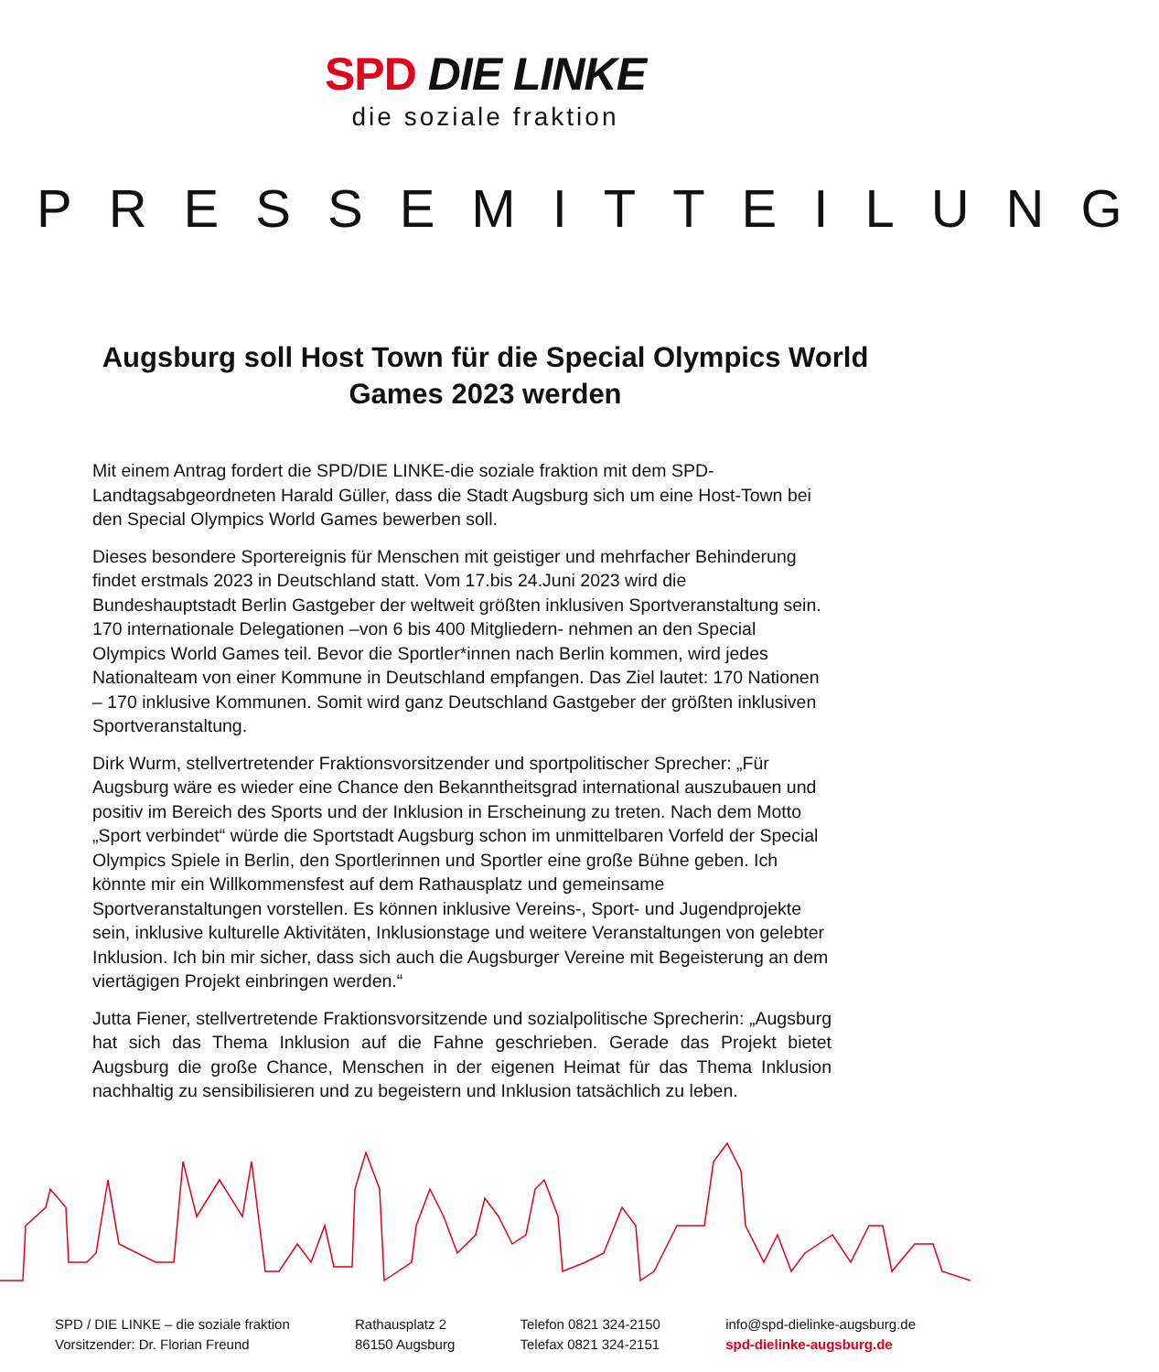SPD DIE LINKE
die soziale fraktion
PRESSEMITTEILUNG
Augsburg soll Host Town für die Special Olympics World Games 2023 werden
Mit einem Antrag fordert die SPD/DIE LINKE-die soziale fraktion mit dem SPD-Landtagsabgeordneten Harald Güller, dass die Stadt Augsburg sich um eine Host-Town bei den Special Olympics World Games bewerben soll.
Dieses besondere Sportereignis für Menschen mit geistiger und mehrfacher Behinderung findet erstmals 2023 in Deutschland statt. Vom 17.bis 24.Juni 2023 wird die Bundeshauptstadt Berlin Gastgeber der weltweit größten inklusiven Sportveranstaltung sein. 170 internationale Delegationen –von 6 bis 400 Mitgliedern- nehmen an den Special Olympics World Games teil. Bevor die Sportler*innen nach Berlin kommen, wird jedes Nationalteam von einer Kommune in Deutschland empfangen. Das Ziel lautet: 170 Nationen – 170 inklusive Kommunen. Somit wird ganz Deutschland Gastgeber der größten inklusiven Sportveranstaltung.
Dirk Wurm, stellvertretender Fraktionsvorsitzender und sportpolitischer Sprecher: „Für Augsburg wäre es wieder eine Chance den Bekanntheitsgrad international auszubauen und positiv im Bereich des Sports und der Inklusion in Erscheinung zu treten. Nach dem Motto „Sport verbindet“ würde die Sportstadt Augsburg schon im unmittelbaren Vorfeld der Special Olympics Spiele in Berlin, den Sportlerinnen und Sportler eine große Bühne geben. Ich könnte mir ein Willkommensfest auf dem Rathausplatz und gemeinsame Sportveranstaltungen vorstellen. Es können inklusive Vereins-, Sport- und Jugendprojekte sein, inklusive kulturelle Aktivitäten, Inklusionstage und weitere Veranstaltungen von gelebter Inklusion. Ich bin mir sicher, dass sich auch die Augsburger Vereine mit Begeisterung an dem viertägigen Projekt einbringen werden.“
Jutta Fiener, stellvertretende Fraktionsvorsitzende und sozialpolitische Sprecherin: „Augsburg hat sich das Thema Inklusion auf die Fahne geschrieben. Gerade das Projekt bietet Augsburg die große Chance, Menschen in der eigenen Heimat für das Thema Inklusion nachhaltig zu sensibilisieren und zu begeistern und Inklusion tatsächlich zu leben.
SPD / DIE LINKE – die soziale fraktion
Vorsitzender: Dr. Florian Freund
Rathausplatz 2
86150 Augsburg
Telefon 0821 324-2150
Telefax 0821 324-2151
info@spd-dielinke-augsburg.de
spd-dielinke-augsburg.de